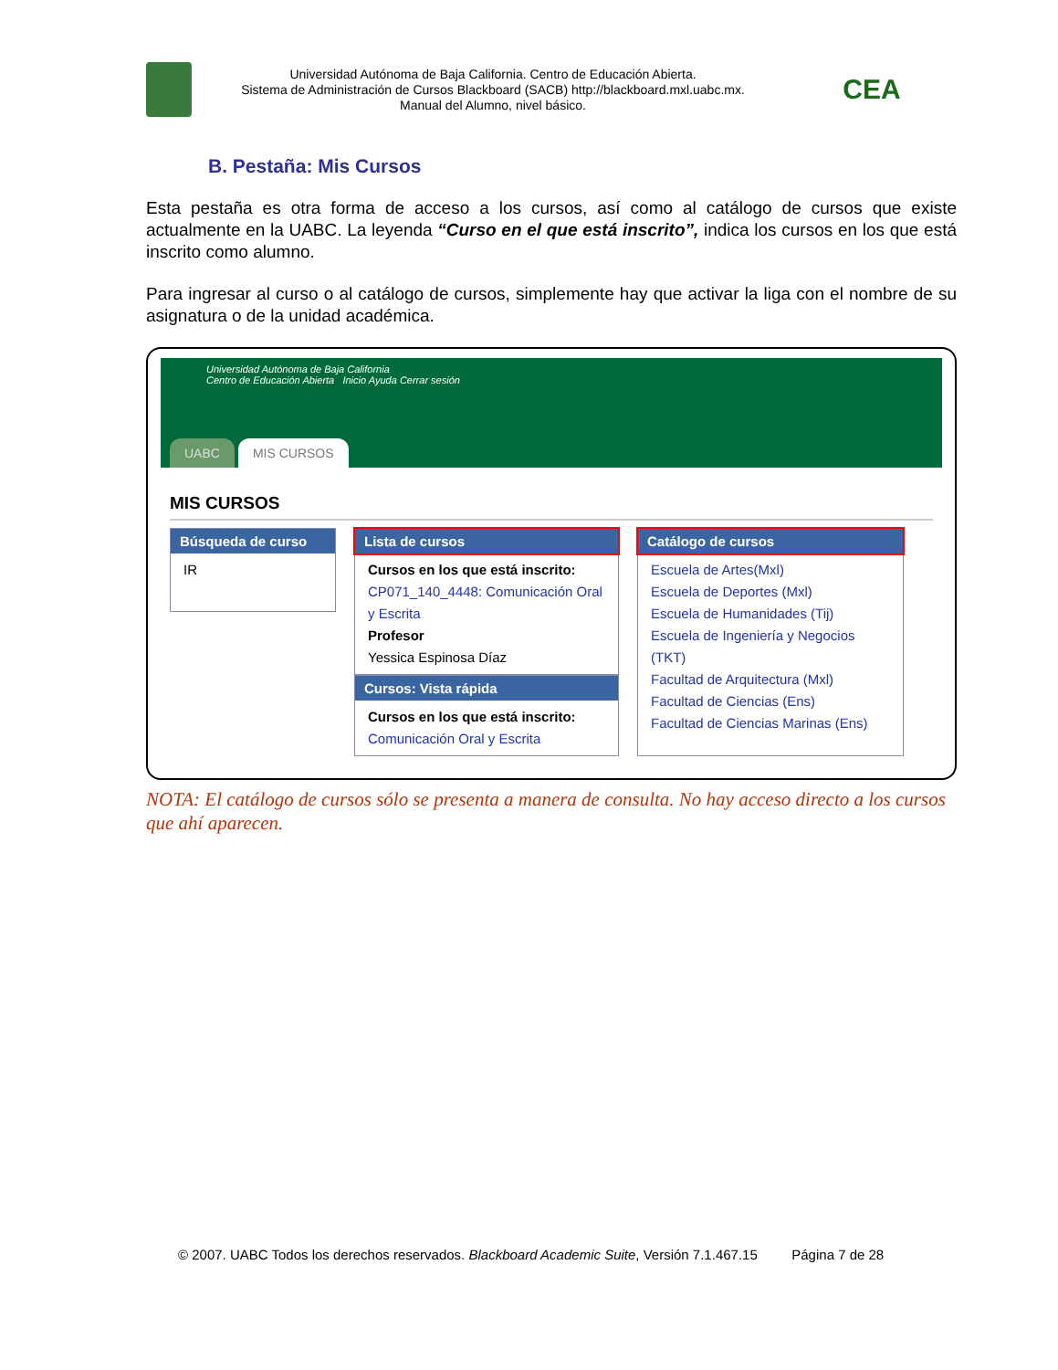Universidad Autónoma de Baja California. Centro de Educación Abierta.
Sistema de Administración de Cursos Blackboard (SACB) http://blackboard.mxl.uabc.mx.
Manual del Alumno, nivel básico.
CEA
B. Pestaña: Mis Cursos
Esta pestaña es otra forma de acceso a los cursos, así como al catálogo de cursos que existe actualmente en la UABC. La leyenda “Curso en el que está inscrito”, indica los cursos en los que está inscrito como alumno.
Para ingresar al curso o al catálogo de cursos, simplemente hay que activar la liga con el nombre de su asignatura o de la unidad académica.
Universidad Autónoma de Baja California
Centro de Educación Abierta Inicio Ayuda Cerrar sesión
UABC MIS CURSOS
MIS CURSOS
Búsqueda de curso
IR
Lista de cursos
Cursos en los que está inscrito:
CP071_140_4448: Comunicación Oral y Escrita
Profesor
Yessica Espinosa Díaz
Cursos: Vista rápida
Cursos en los que está inscrito:
Comunicación Oral y Escrita
Catálogo de cursos
Escuela de Artes(Mxl)
Escuela de Deportes (Mxl)
Escuela de Humanidades (Tij)
Escuela de Ingeniería y Negocios (TKT)
Facultad de Arquitectura (Mxl)
Facultad de Ciencias (Ens)
Facultad de Ciencias Marinas (Ens)
NOTA: El catálogo de cursos sólo se presenta a manera de consulta. No hay acceso directo a los cursos que ahí aparecen.
© 2007. UABC Todos los derechos reservados. Blackboard Academic Suite, Versión 7.1.467.15 Página 7 de 28